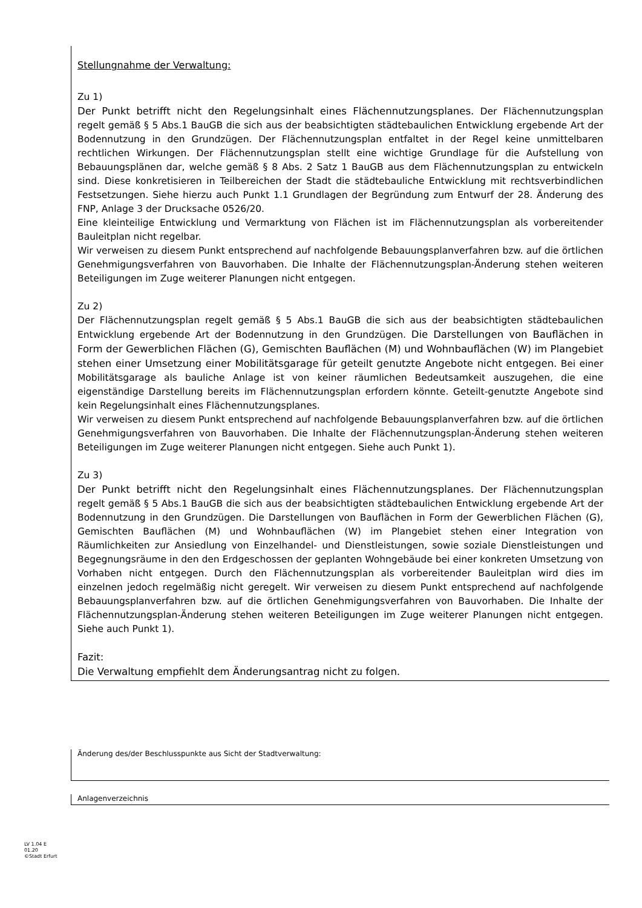Stellungnahme der Verwaltung:
Zu 1)
Der Punkt betrifft nicht den Regelungsinhalt eines Flächennutzungsplanes. Der Flächennutzungsplan regelt gemäß § 5 Abs.1 BauGB die sich aus der beabsichtigten städtebaulichen Entwicklung ergebende Art der Bodennutzung in den Grundzügen. Der Flächennutzungsplan entfaltet in der Regel keine unmittelbaren rechtlichen Wirkungen. Der Flächennutzungsplan stellt eine wichtige Grundlage für die Aufstellung von Bebauungsplänen dar, welche gemäß § 8 Abs. 2 Satz 1 BauGB aus dem Flächennutzungsplan zu entwickeln sind. Diese konkretisieren in Teilbereichen der Stadt die städtebauliche Entwicklung mit rechtsverbindlichen Festsetzungen. Siehe hierzu auch Punkt 1.1 Grundlagen der Begründung zum Entwurf der 28. Änderung des FNP, Anlage 3 der Drucksache 0526/20.
Eine kleinteilige Entwicklung und Vermarktung von Flächen ist im Flächennutzungsplan als vorbereitender Bauleitplan nicht regelbar.
Wir verweisen zu diesem Punkt entsprechend auf nachfolgende Bebauungsplanverfahren bzw. auf die örtlichen Genehmigungsverfahren von Bauvorhaben. Die Inhalte der Flächennutzungsplan-Änderung stehen weiteren Beteiligungen im Zuge weiterer Planungen nicht entgegen.
Zu 2)
Der Flächennutzungsplan regelt gemäß § 5 Abs.1 BauGB die sich aus der beabsichtigten städtebaulichen Entwicklung ergebende Art der Bodennutzung in den Grundzügen. Die Darstellungen von Bauflächen in Form der Gewerblichen Flächen (G), Gemischten Bauflächen (M) und Wohnbauflächen (W) im Plangebiet stehen einer Umsetzung einer Mobilitätsgarage für geteilt genutzte Angebote nicht entgegen. Bei einer Mobilitätsgarage als bauliche Anlage ist von keiner räumlichen Bedeutsamkeit auszugehen, die eine eigenständige Darstellung bereits im Flächennutzungsplan erfordern könnte. Geteilt-genutzte Angebote sind kein Regelungsinhalt eines Flächennutzungsplanes.
Wir verweisen zu diesem Punkt entsprechend auf nachfolgende Bebauungsplanverfahren bzw. auf die örtlichen Genehmigungsverfahren von Bauvorhaben. Die Inhalte der Flächennutzungsplan-Änderung stehen weiteren Beteiligungen im Zuge weiterer Planungen nicht entgegen. Siehe auch Punkt 1).
Zu 3)
Der Punkt betrifft nicht den Regelungsinhalt eines Flächennutzungsplanes. Der Flächennutzungsplan regelt gemäß § 5 Abs.1 BauGB die sich aus der beabsichtigten städtebaulichen Entwicklung ergebende Art der Bodennutzung in den Grundzügen. Die Darstellungen von Bauflächen in Form der Gewerblichen Flächen (G), Gemischten Bauflächen (M) und Wohnbauflächen (W) im Plangebiet stehen einer Integration von Räumlichkeiten zur Ansiedlung von Einzelhandel- und Dienstleistungen, sowie soziale Dienstleistungen und Begegnungsräume in den den Erdgeschossen der geplanten Wohngebäude bei einer konkreten Umsetzung von Vorhaben nicht entgegen. Durch den Flächennutzungsplan als vorbereitender Bauleitplan wird dies im einzelnen jedoch regelmäßig nicht geregelt. Wir verweisen zu diesem Punkt entsprechend auf nachfolgende Bebauungsplanverfahren bzw. auf die örtlichen Genehmigungsverfahren von Bauvorhaben. Die Inhalte der Flächennutzungsplan-Änderung stehen weiteren Beteiligungen im Zuge weiterer Planungen nicht entgegen. Siehe auch Punkt 1).
Fazit:
Die Verwaltung empfiehlt dem Änderungsantrag nicht zu folgen.
Änderung des/der Beschlusspunkte aus Sicht der Stadtverwaltung:
Anlagenverzeichnis
LV 1.04 E
01.20
©Stadt Erfurt